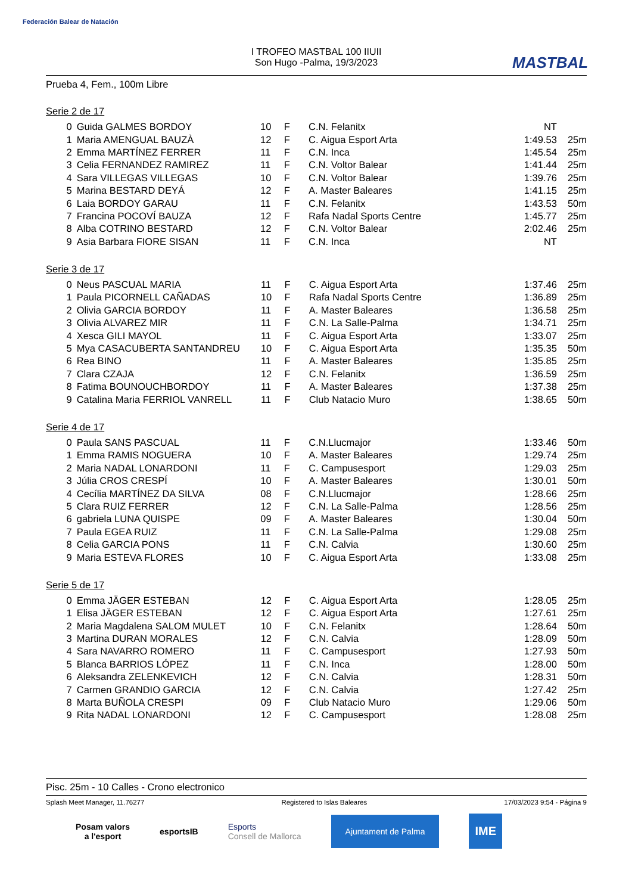Federación Balear de Natación
MASTBAL
I TROFEO MASTBAL 100 IIUII
Son Hugo -Palma, 19/3/2023
Prueba 4, Fem., 100m Libre
Serie 2 de 17
| 0 | Guida GALMES BORDOY | 10 | F | C.N. Felanitx | NT | |
| 1 | Maria AMENGUAL BAUZÀ | 12 | F | C. Aigua Esport Arta | 1:49.53 | 25m |
| 2 | Emma MARTÍNEZ FERRER | 11 | F | C.N. Inca | 1:45.54 | 25m |
| 3 | Celia FERNANDEZ RAMIREZ | 11 | F | C.N. Voltor Balear | 1:41.44 | 25m |
| 4 | Sara VILLEGAS VILLEGAS | 10 | F | C.N. Voltor Balear | 1:39.76 | 25m |
| 5 | Marina BESTARD DEYÁ | 12 | F | A. Master Baleares | 1:41.15 | 25m |
| 6 | Laia BORDOY GARAU | 11 | F | C.N. Felanitx | 1:43.53 | 50m |
| 7 | Francina POCOVÍ BAUZA | 12 | F | Rafa Nadal Sports Centre | 1:45.77 | 25m |
| 8 | Alba COTRINO BESTARD | 12 | F | C.N. Voltor Balear | 2:02.46 | 25m |
| 9 | Asia Barbara FIORE SISAN | 11 | F | C.N. Inca | NT | |
Serie 3 de 17
| 0 | Neus PASCUAL MARIA | 11 | F | C. Aigua Esport Arta | 1:37.46 | 25m |
| 1 | Paula PICORNELL CAÑADAS | 10 | F | Rafa Nadal Sports Centre | 1:36.89 | 25m |
| 2 | Olivia GARCIA BORDOY | 11 | F | A. Master Baleares | 1:36.58 | 25m |
| 3 | Olivia ALVAREZ MIR | 11 | F | C.N. La Salle-Palma | 1:34.71 | 25m |
| 4 | Xesca GILI MAYOL | 11 | F | C. Aigua Esport Arta | 1:33.07 | 25m |
| 5 | Mya CASACUBERTA SANTANDREU | 10 | F | C. Aigua Esport Arta | 1:35.35 | 50m |
| 6 | Rea BINO | 11 | F | A. Master Baleares | 1:35.85 | 25m |
| 7 | Clara CZAJA | 12 | F | C.N. Felanitx | 1:36.59 | 25m |
| 8 | Fatima BOUNOUCHBORDOY | 11 | F | A. Master Baleares | 1:37.38 | 25m |
| 9 | Catalina Maria FERRIOL VANRELL | 11 | F | Club Natacio Muro | 1:38.65 | 50m |
Serie 4 de 17
| 0 | Paula SANS PASCUAL | 11 | F | C.N.Llucmajor | 1:33.46 | 50m |
| 1 | Emma RAMIS NOGUERA | 10 | F | A. Master Baleares | 1:29.74 | 25m |
| 2 | Maria NADAL LONARDONI | 11 | F | C. Campusesport | 1:29.03 | 25m |
| 3 | Júlia CROS CRESPÍ | 10 | F | A. Master Baleares | 1:30.01 | 50m |
| 4 | Cecília MARTÍNEZ DA SILVA | 08 | F | C.N.Llucmajor | 1:28.66 | 25m |
| 5 | Clara RUIZ FERRER | 12 | F | C.N. La Salle-Palma | 1:28.56 | 25m |
| 6 | gabriela LUNA QUISPE | 09 | F | A. Master Baleares | 1:30.04 | 50m |
| 7 | Paula EGEA RUIZ | 11 | F | C.N. La Salle-Palma | 1:29.08 | 25m |
| 8 | Celia GARCIA PONS | 11 | F | C.N. Calvia | 1:30.60 | 25m |
| 9 | Maria ESTEVA FLORES | 10 | F | C. Aigua Esport Arta | 1:33.08 | 25m |
Serie 5 de 17
| 0 | Emma JÄGER ESTEBAN | 12 | F | C. Aigua Esport Arta | 1:28.05 | 25m |
| 1 | Elisa JÄGER ESTEBAN | 12 | F | C. Aigua Esport Arta | 1:27.61 | 25m |
| 2 | Maria Magdalena SALOM MULET | 10 | F | C.N. Felanitx | 1:28.64 | 50m |
| 3 | Martina DURAN MORALES | 12 | F | C.N. Calvia | 1:28.09 | 50m |
| 4 | Sara NAVARRO ROMERO | 11 | F | C. Campusesport | 1:27.93 | 50m |
| 5 | Blanca BARRIOS LÓPEZ | 11 | F | C.N. Inca | 1:28.00 | 50m |
| 6 | Aleksandra ZELENKEVICH | 12 | F | C.N. Calvia | 1:28.31 | 50m |
| 7 | Carmen GRANDIO GARCIA | 12 | F | C.N. Calvia | 1:27.42 | 25m |
| 8 | Marta BUÑOLA CRESPI | 09 | F | Club Natacio Muro | 1:29.06 | 50m |
| 9 | Rita NADAL LONARDONI | 12 | F | C. Campusesport | 1:28.08 | 25m |
Pisc. 25m - 10 Calles - Crono electronico
Splash Meet Manager, 11.76277 Registered to Islas Baleares 17/03/2023 9:54 - Página 9
Posam valors
a l'esport
esportsIB
Esports
Consell de Mallorca
Ajuntament de Palma
IME